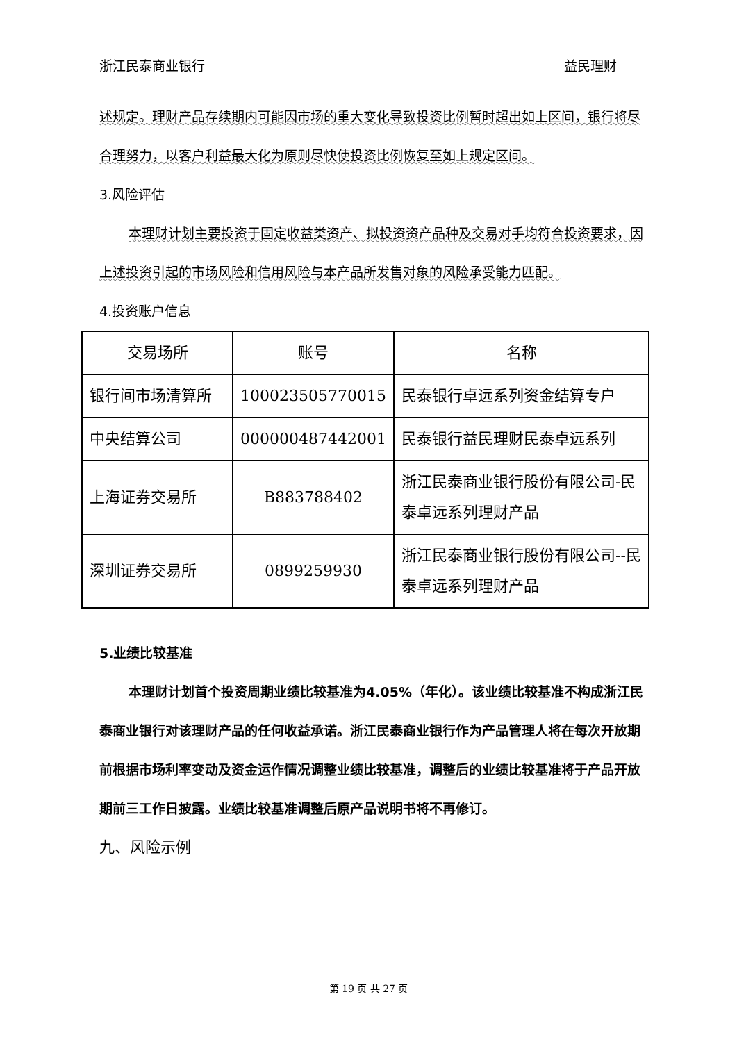浙江民泰商业银行 益民理财
述规定。理财产品存续期内可能因市场的重大变化导致投资比例暂时超出如上区间，银行将尽合理努力，以客户利益最大化为原则尽快使投资比例恢复至如上规定区间。
3.风险评估
本理财计划主要投资于固定收益类资产、拟投资资产品种及交易对手均符合投资要求，因上述投资引起的市场风险和信用风险与本产品所发售对象的风险承受能力匹配。
4.投资账户信息
| 交易场所 | 账号 | 名称 |
| 银行间市场清算所 | 100023505770015 | 民泰银行卓远系列资金结算专户 |
| 中央结算公司 | 000000487442001 | 民泰银行益民理财民泰卓远系列 |
| 上海证券交易所 | B883788402 | 浙江民泰商业银行股份有限公司-民泰卓远系列理财产品 |
| 深圳证券交易所 | 0899259930 | 浙江民泰商业银行股份有限公司--民泰卓远系列理财产品 |
5.业绩比较基准
本理财计划首个投资周期业绩比较基准为4.05%（年化）。该业绩比较基准不构成浙江民泰商业银行对该理财产品的任何收益承诺。浙江民泰商业银行作为产品管理人将在每次开放期前根据市场利率变动及资金运作情况调整业绩比较基准，调整后的业绩比较基准将于产品开放期前三工作日披露。业绩比较基准调整后原产品说明书将不再修订。
九、风险示例
第 19 页 共 27 页